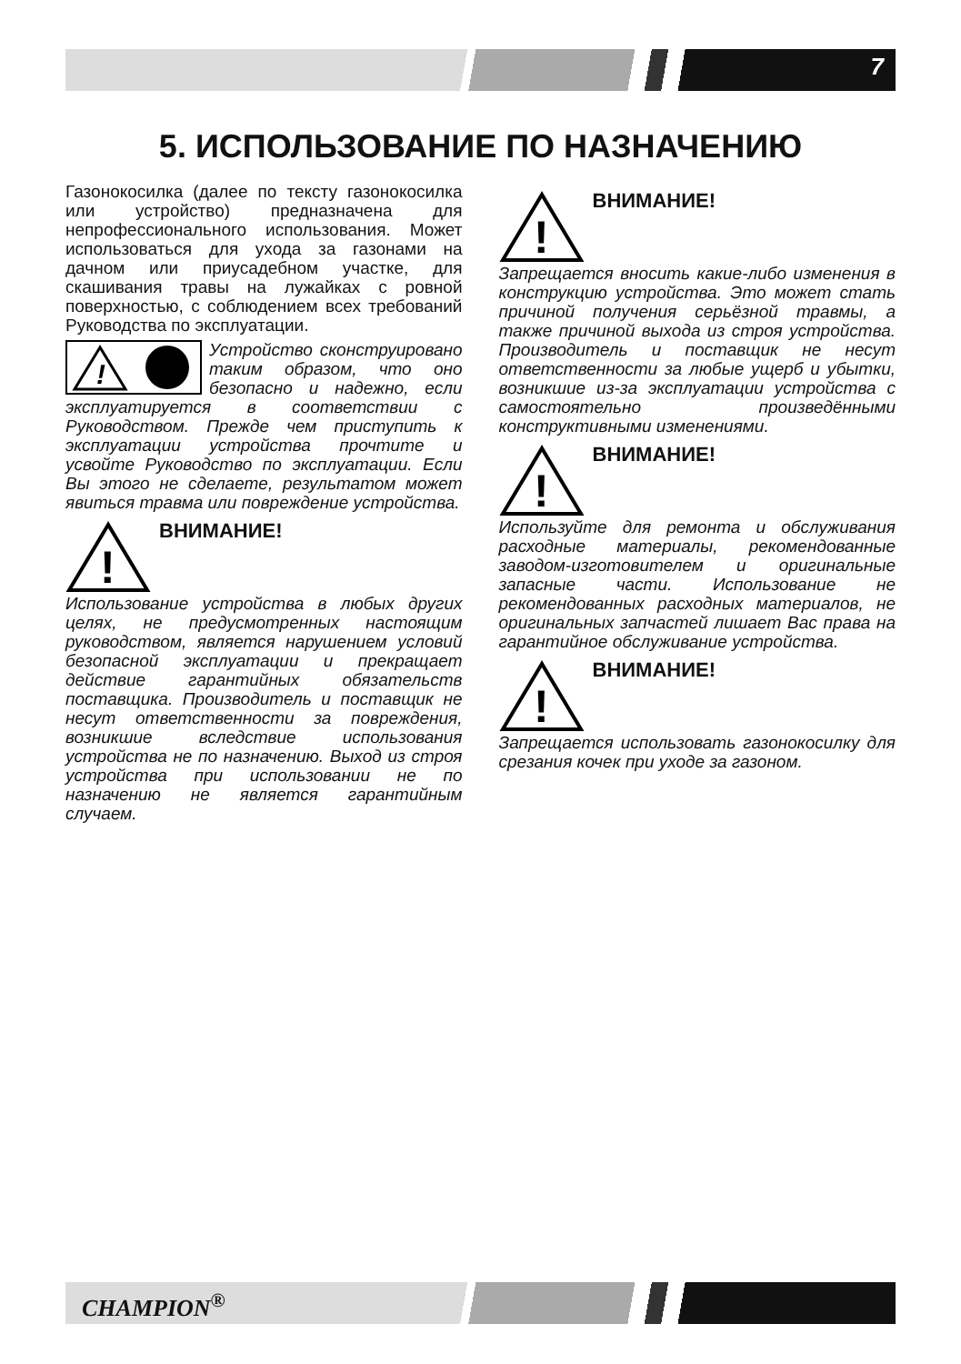7
5. ИСПОЛЬЗОВАНИЕ ПО НАЗНАЧЕНИЮ
Газонокосилка (далее по тексту газонокосилка или устройство) предназначена для непрофессионального использования. Может использоваться для ухода за газонами на дачном или приусадебном участке, для скашивания травы на лужайках с ровной поверхностью, с соблюдением всех требований Руководства по эксплуатации.
!
Устройство сконструировано таким образом, что оно безопасно и надежно, если эксплуатируется в соответствии с Руководством. Прежде чем приступить к эксплуатации устройства прочтите и усвойте Руководство по эксплуатации. Если Вы этого не сделаете, результатом может явиться травма или повреждение устройства.
!
ВНИМАНИЕ!
Использование устройства в любых других целях, не предусмотренных настоящим руководством, является нарушением условий безопасной эксплуатации и прекращает действие гарантийных обязательств поставщика. Производитель и поставщик не несут ответственности за повреждения, возникшие вследствие использования устройства не по назначению. Выход из строя устройства при использовании не по назначению не является гарантийным случаем.
!
ВНИМАНИЕ!
Запрещается вносить какие-либо изменения в конструкцию устройства. Это может стать причиной получения серьёзной травмы, а также причиной выхода из строя устройства. Производитель и поставщик не несут ответственности за любые ущерб и убытки, возникшие из-за эксплуатации устройства с самостоятельно произведёнными конструктивными изменениями.
!
ВНИМАНИЕ!
Используйте для ремонта и обслуживания расходные материалы, рекомендованные заводом-изготовителем и оригинальные запасные части. Использование не рекомендованных расходных материалов, не оригинальных запчастей лишает Вас права на гарантийное обслуживание устройства.
!
ВНИМАНИЕ!
Запрещается использовать газонокосилку для срезания кочек при уходе за газоном.
CHAMPION<sup>®</sup>